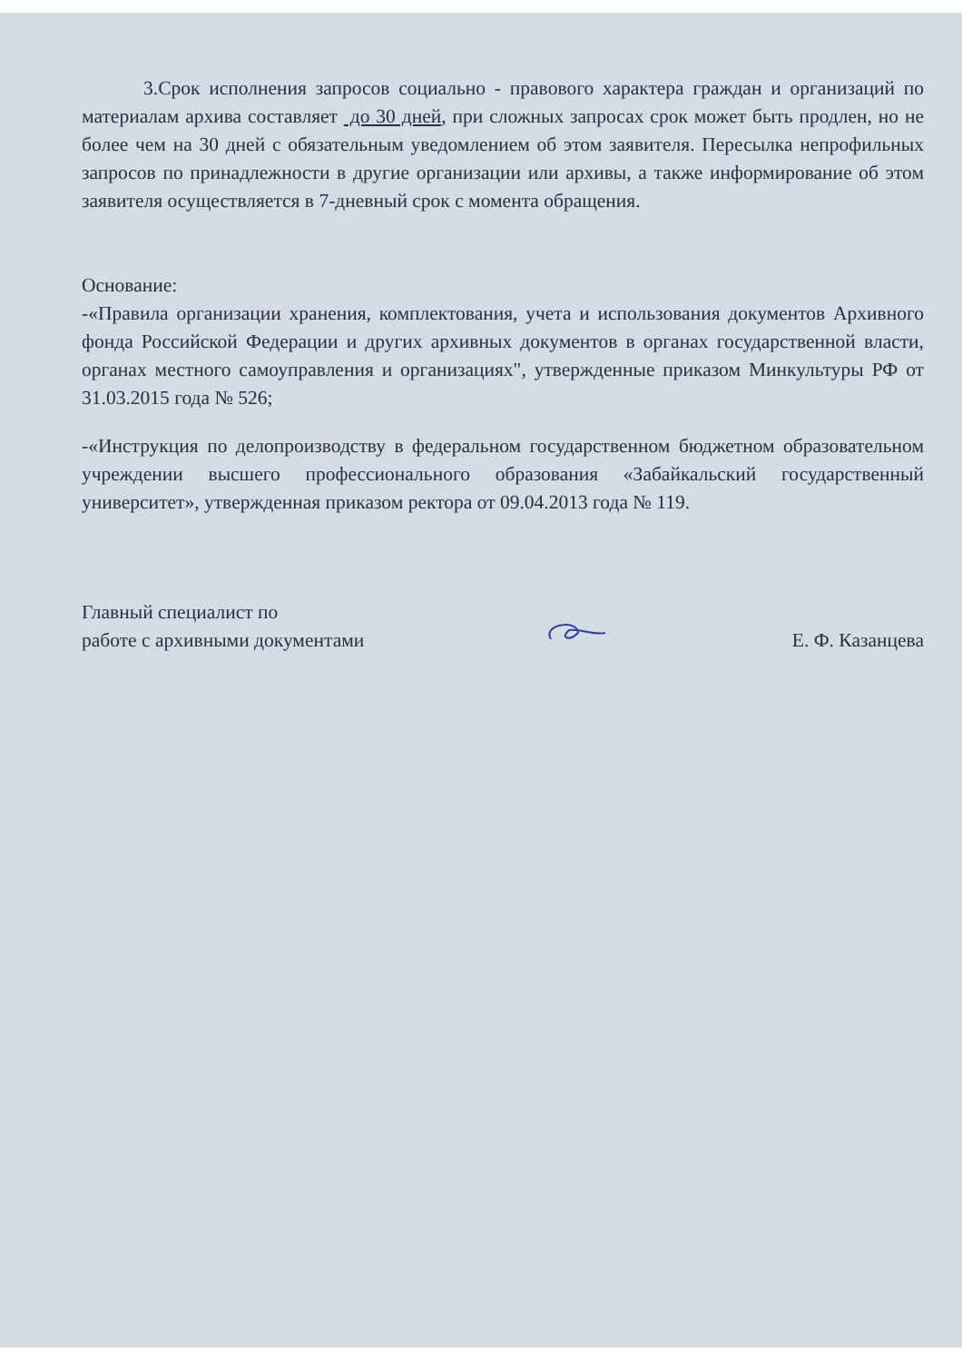3.Срок исполнения запросов социально - правового характера граждан и организаций по материалам архива составляет до 30 дней, при сложных запросах срок может быть продлен, но не более чем на 30 дней с обязательным уведомлением об этом заявителя. Пересылка непрофильных запросов по принадлежности в другие организации или архивы, а также информирование об этом заявителя осуществляется в 7-дневный срок с момента обращения.
Основание:
-«Правила организации хранения, комплектования, учета и использования документов Архивного фонда Российской Федерации и других архивных документов в органах государственной власти, органах местного самоуправления и организациях", утвержденные приказом Минкультуры РФ от 31.03.2015 года № 526;
-«Инструкция по делопроизводству в федеральном государственном бюджетном образовательном учреждении высшего профессионального образования «Забайкальский государственный университет», утвержденная приказом ректора от 09.04.2013 года № 119.
Главный специалист по
работе с архивными документами
Е. Ф. Казанцева